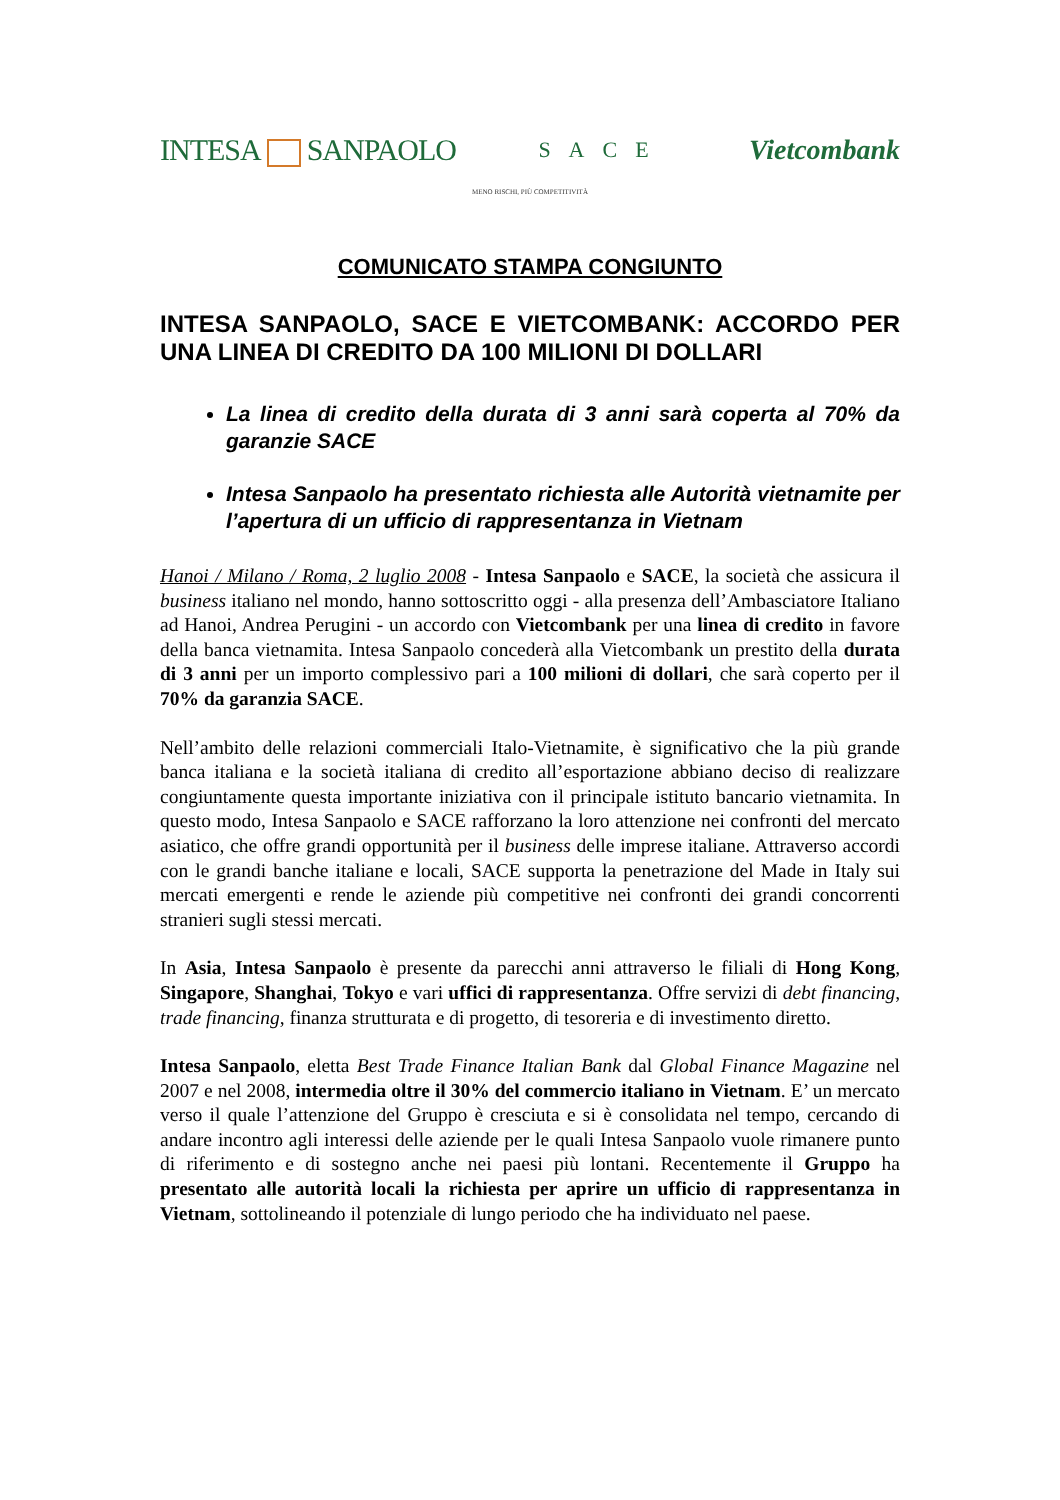INTESA SANPAOLO
SACE
Vietcombank
MENO RISCHI, PIÙ COMPETITIVITÀ
COMUNICATO STAMPA CONGIUNTO
INTESA SANPAOLO, SACE E VIETCOMBANK: ACCORDO PER UNA LINEA DI CREDITO DA 100 MILIONI DI DOLLARI
La linea di credito della durata di 3 anni sarà coperta al 70% da garanzie SACE
Intesa Sanpaolo ha presentato richiesta alle Autorità vietnamite per l’apertura di un ufficio di rappresentanza in Vietnam
Hanoi / Milano / Roma, 2 luglio 2008 - Intesa Sanpaolo e SACE, la società che assicura il business italiano nel mondo, hanno sottoscritto oggi - alla presenza dell’Ambasciatore Italiano ad Hanoi, Andrea Perugini - un accordo con Vietcombank per una linea di credito in favore della banca vietnamita. Intesa Sanpaolo concederà alla Vietcombank un prestito della durata di 3 anni per un importo complessivo pari a 100 milioni di dollari, che sarà coperto per il 70% da garanzia SACE.
Nell’ambito delle relazioni commerciali Italo-Vietnamite, è significativo che la più grande banca italiana e la società italiana di credito all’esportazione abbiano deciso di realizzare congiuntamente questa importante iniziativa con il principale istituto bancario vietnamita. In questo modo, Intesa Sanpaolo e SACE rafforzano la loro attenzione nei confronti del mercato asiatico, che offre grandi opportunità per il business delle imprese italiane. Attraverso accordi con le grandi banche italiane e locali, SACE supporta la penetrazione del Made in Italy sui mercati emergenti e rende le aziende più competitive nei confronti dei grandi concorrenti stranieri sugli stessi mercati.
In Asia, Intesa Sanpaolo è presente da parecchi anni attraverso le filiali di Hong Kong, Singapore, Shanghai, Tokyo e vari uffici di rappresentanza. Offre servizi di debt financing, trade financing, finanza strutturata e di progetto, di tesoreria e di investimento diretto.
Intesa Sanpaolo, eletta Best Trade Finance Italian Bank dal Global Finance Magazine nel 2007 e nel 2008, intermedia oltre il 30% del commercio italiano in Vietnam. E’ un mercato verso il quale l’attenzione del Gruppo è cresciuta e si è consolidata nel tempo, cercando di andare incontro agli interessi delle aziende per le quali Intesa Sanpaolo vuole rimanere punto di riferimento e di sostegno anche nei paesi più lontani. Recentemente il Gruppo ha presentato alle autorità locali la richiesta per aprire un ufficio di rappresentanza in Vietnam, sottolineando il potenziale di lungo periodo che ha individuato nel paese.